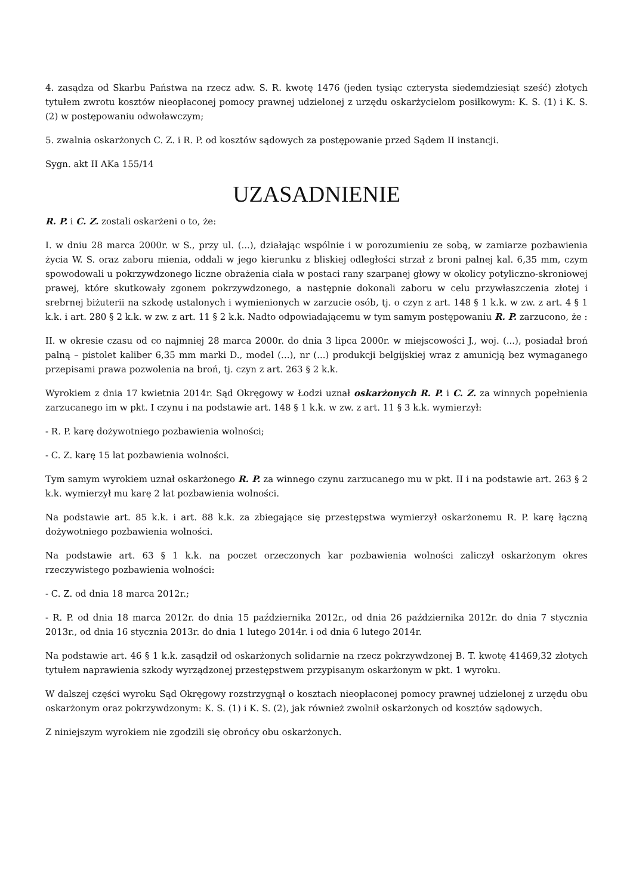4. zasądza od Skarbu Państwa na rzecz adw. S. R. kwotę 1476 (jeden tysiąc czterysta siedemdziesiąt sześć) złotych tytułem zwrotu kosztów nieopłaconej pomocy prawnej udzielonej z urzędu oskarżycielom posiłkowym: K. S. (1) i K. S. (2) w postępowaniu odwoławczym;
5. zwalnia oskarżonych C. Z. i R. P. od kosztów sądowych za postępowanie przed Sądem II instancji.
Sygn. akt II AKa 155/14
UZASADNIENIE
R. P. i C. Z. zostali oskarżeni o to, że:
I. w dniu 28 marca 2000r. w S., przy ul. (...), działając wspólnie i w porozumieniu ze sobą, w zamiarze pozbawienia życia W. S. oraz zaboru mienia, oddali w jego kierunku z bliskiej odległości strzał z broni palnej kal. 6,35 mm, czym spowodowali u pokrzywdzonego liczne obrażenia ciała w postaci rany szarpanej głowy w okolicy potyliczno-skroniowej prawej, które skutkowały zgonem pokrzywdzonego, a następnie dokonali zaboru w celu przywłaszczenia złotej i srebrnej biżuterii na szkodę ustalonych i wymienionych w zarzucie osób, tj. o czyn z art. 148 § 1 k.k. w zw. z art. 4 § 1 k.k. i art. 280 § 2 k.k. w zw. z art. 11 § 2 k.k. Nadto odpowiadającemu w tym samym postępowaniu R. P. zarzucono, że :
II. w okresie czasu od co najmniej 28 marca 2000r. do dnia 3 lipca 2000r. w miejscowości J., woj. (...), posiadał broń palną – pistolet kaliber 6,35 mm marki D., model (...), nr (...) produkcji belgijskiej wraz z amunicją bez wymaganego przepisami prawa pozwolenia na broń, tj. czyn z art. 263 § 2 k.k.
Wyrokiem z dnia 17 kwietnia 2014r. Sąd Okręgowy w Łodzi uznał oskarżonych R. P. i C. Z. za winnych popełnienia zarzucanego im w pkt. I czynu i na podstawie art. 148 § 1 k.k. w zw. z art. 11 § 3 k.k. wymierzył:
- R. P. karę dożywotniego pozbawienia wolności;
- C. Z. karę 15 lat pozbawienia wolności.
Tym samym wyrokiem uznał oskarżonego R. P. za winnego czynu zarzucanego mu w pkt. II i na podstawie art. 263 § 2 k.k. wymierzył mu karę 2 lat pozbawienia wolności.
Na podstawie art. 85 k.k. i art. 88 k.k. za zbiegające się przestępstwa wymierzył oskarżonemu R. P. karę łączną dożywotniego pozbawienia wolności.
Na podstawie art. 63 § 1 k.k. na poczet orzeczonych kar pozbawienia wolności zaliczył oskarżonym okres rzeczywistego pozbawienia wolności:
- C. Z. od dnia 18 marca 2012r.;
- R. P. od dnia 18 marca 2012r. do dnia 15 października 2012r., od dnia 26 października 2012r. do dnia 7 stycznia 2013r., od dnia 16 stycznia 2013r. do dnia 1 lutego 2014r. i od dnia 6 lutego 2014r.
Na podstawie art. 46 § 1 k.k. zasądził od oskarżonych solidarnie na rzecz pokrzywdzonej B. T. kwotę 41469,32 złotych tytułem naprawienia szkody wyrządzonej przestępstwem przypisanym oskarżonym w pkt. 1 wyroku.
W dalszej części wyroku Sąd Okręgowy rozstrzygnął o kosztach nieopłaconej pomocy prawnej udzielonej z urzędu obu oskarżonym oraz pokrzywdzonym: K. S. (1) i K. S. (2), jak również zwolnił oskarżonych od kosztów sądowych.
Z niniejszym wyrokiem nie zgodzili się obrońcy obu oskarżonych.